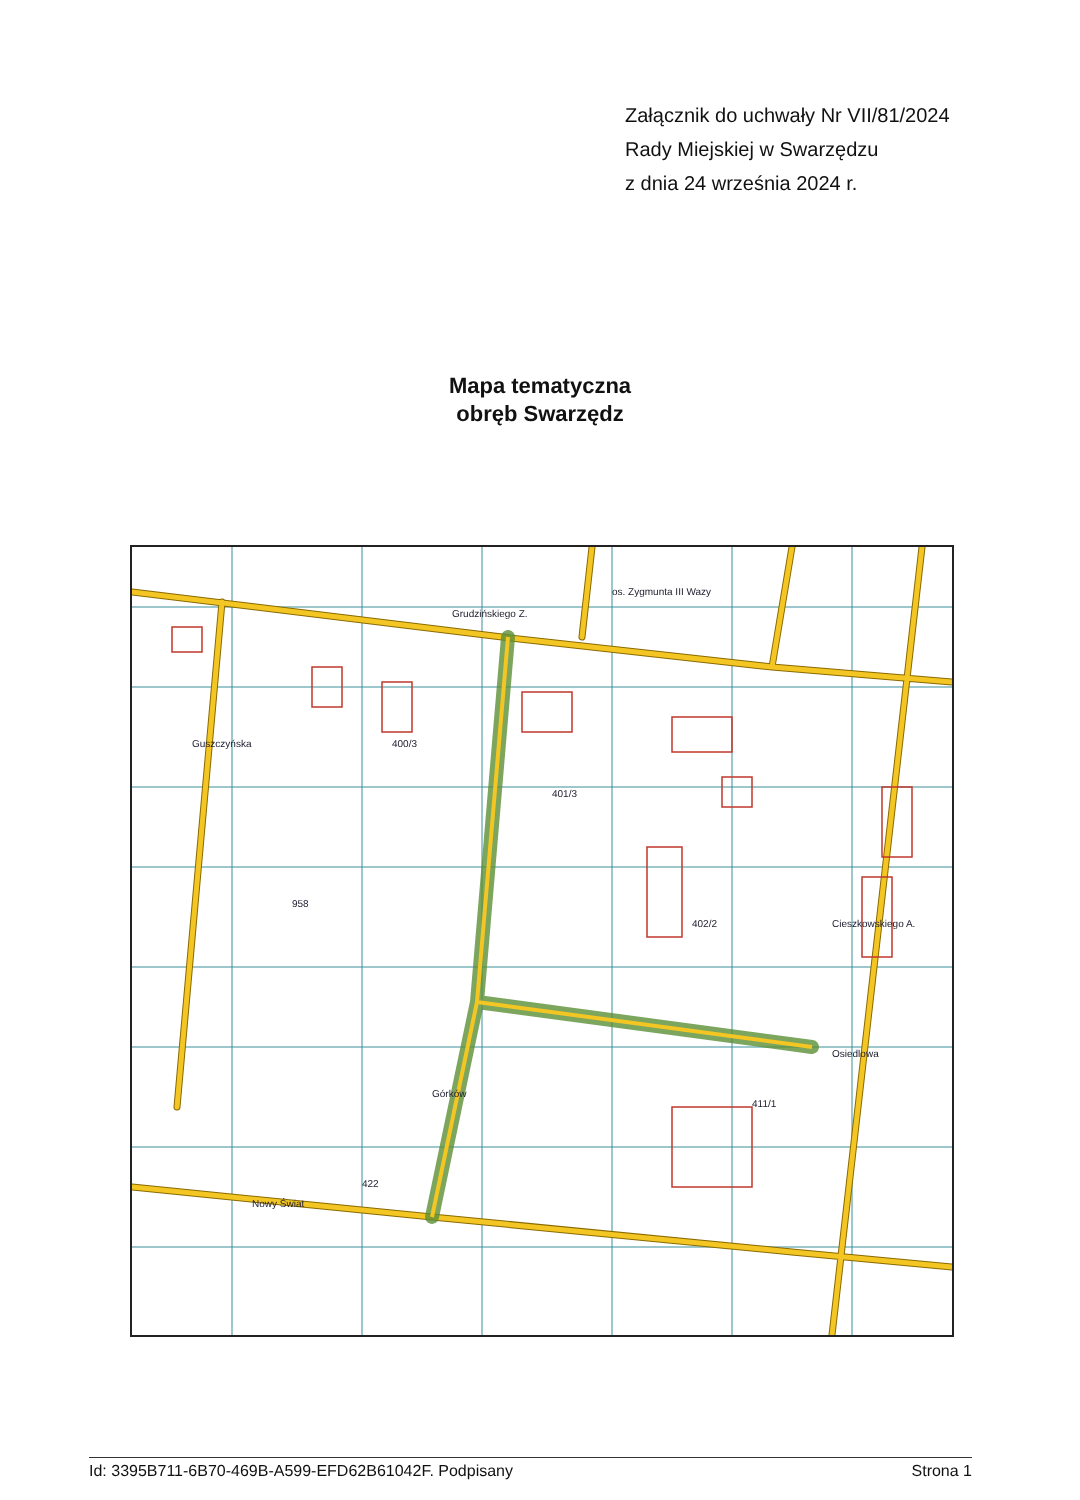Załącznik do uchwały Nr VII/81/2024
Rady Miejskiej w Swarzędzu
z dnia 24 września 2024 r.
Mapa tematyczna
obręb Swarzędz
Grudzińskiego Z.
os. Zygmunta III Wazy
Górków
Nowy Świat
Cieszkowskiego A.
Osiedlowa
Guszczyńska
400/3
401/3
402/2
411/1
958
422
Id: 3395B711-6B70-469B-A599-EFD62B61042F. Podpisany Strona 1